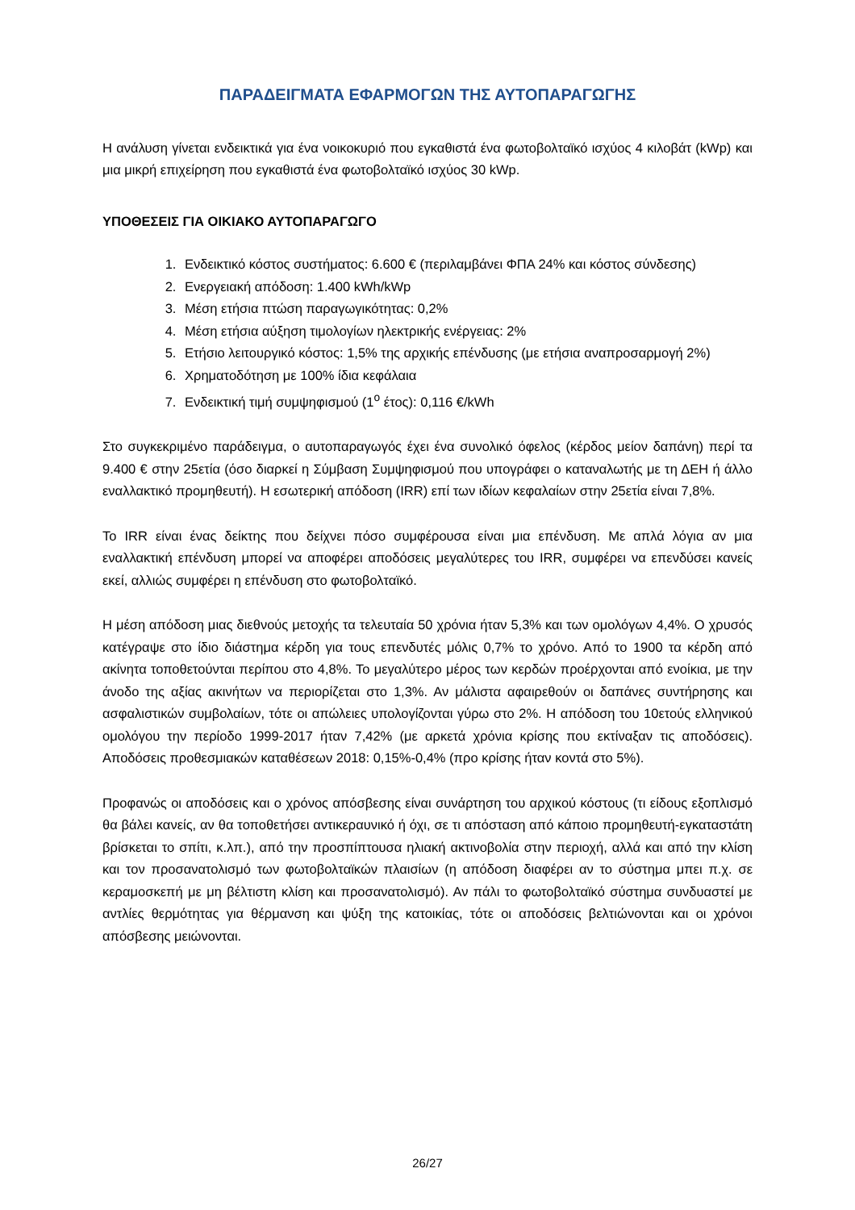ΠΑΡΑΔΕΙΓΜΑΤΑ ΕΦΑΡΜΟΓΩΝ ΤΗΣ ΑΥΤΟΠΑΡΑΓΩΓΗΣ
Η ανάλυση γίνεται ενδεικτικά για ένα νοικοκυριό που εγκαθιστά ένα φωτοβολταϊκό ισχύος 4 κιλοβάτ (kWp) και μια μικρή επιχείρηση που εγκαθιστά ένα φωτοβολταϊκό ισχύος 30 kWp.
ΥΠΟΘΕΣΕΙΣ ΓΙΑ ΟΙΚΙΑΚΟ ΑΥΤΟΠΑΡΑΓΩΓΟ
1. Ενδεικτικό κόστος συστήματος: 6.600 € (περιλαμβάνει ΦΠΑ 24% και κόστος σύνδεσης)
2. Ενεργειακή απόδοση: 1.400 kWh/kWp
3. Μέση ετήσια πτώση παραγωγικότητας: 0,2%
4. Μέση ετήσια αύξηση τιμολογίων ηλεκτρικής ενέργειας: 2%
5. Ετήσιο λειτουργικό κόστος: 1,5% της αρχικής επένδυσης (με ετήσια αναπροσαρμογή 2%)
6. Χρηματοδότηση με 100% ίδια κεφάλαια
7. Ενδεικτική τιμή συμψηφισμού (1<sup>ο</sup> έτος): 0,116 €/kWh
Στο συγκεκριμένο παράδειγμα, ο αυτοπαραγωγός έχει ένα συνολικό όφελος (κέρδος μείον δαπάνη) περί τα 9.400 € στην 25ετία (όσο διαρκεί η Σύμβαση Συμψηφισμού που υπογράφει ο καταναλωτής με τη ΔΕΗ ή άλλο εναλλακτικό προμηθευτή). Η εσωτερική απόδοση (IRR) επί των ιδίων κεφαλαίων στην 25ετία είναι 7,8%.
Το IRR είναι ένας δείκτης που δείχνει πόσο συμφέρουσα είναι μια επένδυση. Με απλά λόγια αν μια εναλλακτική επένδυση μπορεί να αποφέρει αποδόσεις μεγαλύτερες του IRR, συμφέρει να επενδύσει κανείς εκεί, αλλιώς συμφέρει η επένδυση στο φωτοβολταϊκό.
Η μέση απόδοση μιας διεθνούς μετοχής τα τελευταία 50 χρόνια ήταν 5,3% και των ομολόγων 4,4%. Ο χρυσός κατέγραψε στο ίδιο διάστημα κέρδη για τους επενδυτές μόλις 0,7% το χρόνο. Από το 1900 τα κέρδη από ακίνητα τοποθετούνται περίπου στο 4,8%. Το μεγαλύτερο μέρος των κερδών προέρχονται από ενοίκια, με την άνοδο της αξίας ακινήτων να περιορίζεται στο 1,3%. Αν μάλιστα αφαιρεθούν οι δαπάνες συντήρησης και ασφαλιστικών συμβολαίων, τότε οι απώλειες υπολογίζονται γύρω στο 2%. Η απόδοση του 10ετούς ελληνικού ομολόγου την περίοδο 1999-2017 ήταν 7,42% (με αρκετά χρόνια κρίσης που εκτίναξαν τις αποδόσεις). Αποδόσεις προθεσμιακών καταθέσεων 2018: 0,15%-0,4% (προ κρίσης ήταν κοντά στο 5%).
Προφανώς οι αποδόσεις και ο χρόνος απόσβεσης είναι συνάρτηση του αρχικού κόστους (τι είδους εξοπλισμό θα βάλει κανείς, αν θα τοποθετήσει αντικεραυνικό ή όχι, σε τι απόσταση από κάποιο προμηθευτή-εγκαταστάτη βρίσκεται το σπίτι, κ.λπ.), από την προσπίπτουσα ηλιακή ακτινοβολία στην περιοχή, αλλά και από την κλίση και τον προσανατολισμό των φωτοβολταϊκών πλαισίων (η απόδοση διαφέρει αν το σύστημα μπει π.χ. σε κεραμοσκεπή με μη βέλτιστη κλίση και προσανατολισμό). Αν πάλι το φωτοβολταϊκό σύστημα συνδυαστεί με αντλίες θερμότητας για θέρμανση και ψύξη της κατοικίας, τότε οι αποδόσεις βελτιώνονται και οι χρόνοι απόσβεσης μειώνονται.
26/27